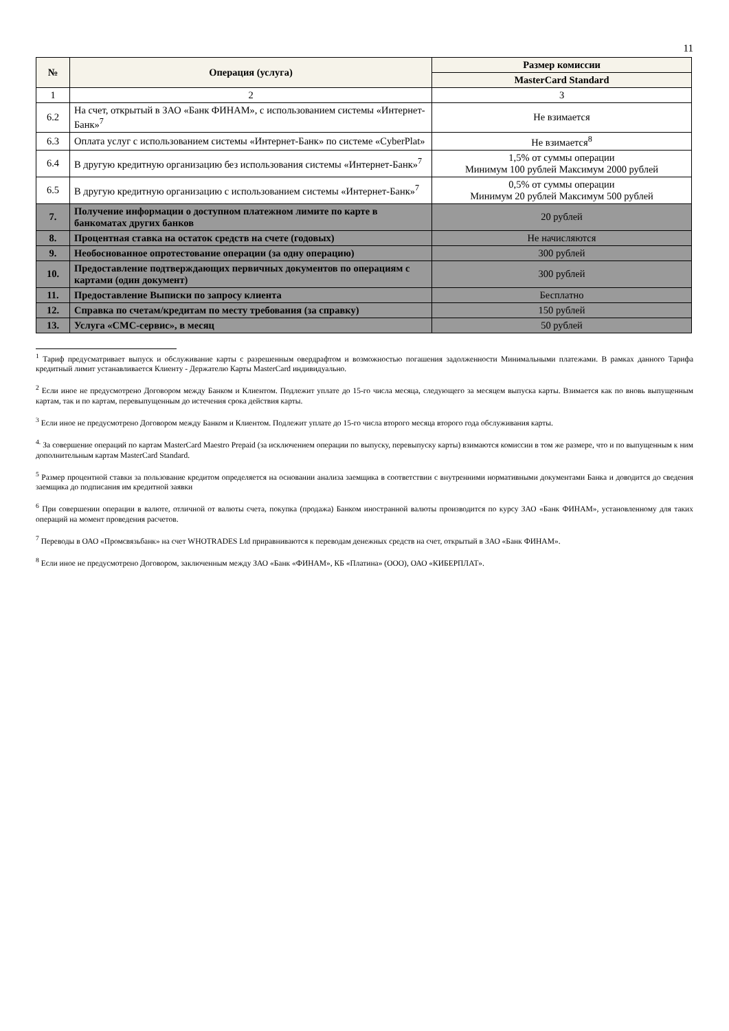11
| № | Операция (услуга) | Размер комиссии |
| --- | --- | --- |
| | | MasterCard Standard |
| 1 | 2 | 3 |
| 6.2 | На счет, открытый в ЗАО «Банк ФИНАМ», с использованием системы «Интернет-Банк»<sup>7</sup> | Не взимается |
| 6.3 | Оплата услуг с использованием системы «Интернет-Банк» по системе «CyberPlat» | Не взимается<sup>8</sup> |
| 6.4 | В другую кредитную организацию без использования системы «Интернет-Банк»<sup>7</sup> | 1,5% от суммы операции Минимум 100 рублей Максимум 2000 рублей |
| 6.5 | В другую кредитную организацию с использованием системы «Интернет-Банк»<sup>7</sup> | 0,5% от суммы операции Минимум 20 рублей Максимум 500 рублей |
| 7. | Получение информации о доступном платежном лимите по карте в банкоматах других банков | 20 рублей |
| 8. | Процентная ставка на остаток средств на счете (годовых) | Не начисляются |
| 9. | Необоснованное опротестование операции (за одну операцию) | 300 рублей |
| 10. | Предоставление подтверждающих первичных документов по операциям с картами (один документ) | 300 рублей |
| 11. | Предоставление Выписки по запросу клиента | Бесплатно |
| 12. | Справка по счетам/кредитам по месту требования (за справку) | 150 рублей |
| 13. | Услуга «СМС-сервис», в месяц | 50 рублей |
<sup>1</sup> Тариф предусматривает выпуск и обслуживание карты с разрешенным овердрафтом и возможностью погашения задолженности Минимальными платежами. В рамках данного Тарифа кредитный лимит устанавливается Клиенту - Держателю Карты MasterCard индивидуально.
<sup>2</sup> Если иное не предусмотрено Договором между Банком и Клиентом. Подлежит уплате до 15-го числа месяца, следующего за месяцем выпуска карты. Взимается как по вновь выпущенным картам, так и по картам, перевыпущенным до истечения срока действия карты.
<sup>3</sup> Если иное не предусмотрено Договором между Банком и Клиентом. Подлежит уплате до 15-го числа второго месяца второго года обслуживания карты.
<sup>4.</sup> За совершение операций по картам MasterCard Maestro Prepaid (за исключением операции по выпуску, перевыпуску карты) взимаются комиссии в том же размере, что и по выпущенным к ним дополнительным картам MasterCard Standard.
<sup>5</sup> Размер процентной ставки за пользование кредитом определяется на основании анализа заемщика в соответствии с внутренними нормативными документами Банка и доводится до сведения заемщика до подписания им кредитной заявки
<sup>6</sup> При совершении операции в валюте, отличной от валюты счета, покупка (продажа) Банком иностранной валюты производится по курсу ЗАО «Банк ФИНАМ», установленному для таких операций на момент проведения расчетов.
<sup>7</sup> Переводы в ОАО «Промсвязьбанк» на счет WHOTRADES Ltd приравниваются к переводам денежных средств на счет, открытый в ЗАО «Банк ФИНАМ».
<sup>8</sup> Если иное не предусмотрено Договором, заключенным между ЗАО «Банк «ФИНАМ», КБ «Платина» (ООО), ОАО «КИБЕРПЛАТ».